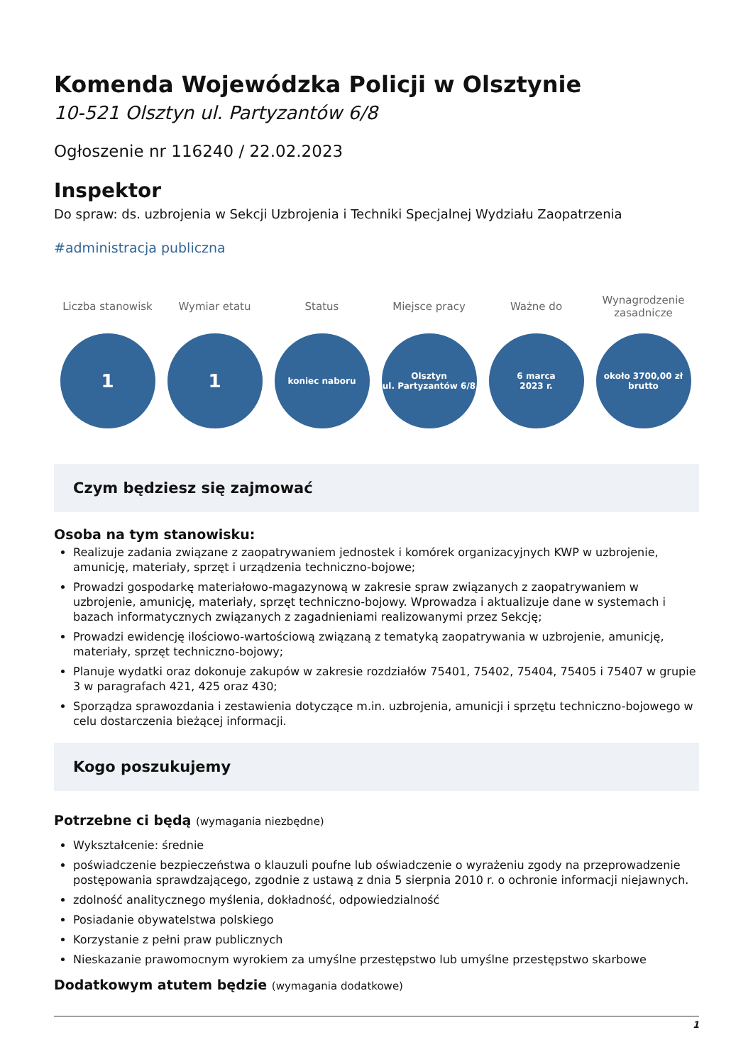Komenda Wojewódzka Policji w Olsztynie
10-521 Olsztyn ul. Partyzantów 6/8
Ogłoszenie nr 116240 / 22.02.2023
Inspektor
Do spraw: ds. uzbrojenia w Sekcji Uzbrojenia i Techniki Specjalnej Wydziału Zaopatrzenia
#administracja publiczna
Liczba stanowisk
1
Wymiar etatu
1
Status
koniec naboru
Miejsce pracy
Olsztyn
ul. Partyzantów 6/8
Ważne do
6 marca
2023 r.
Wynagrodzenie zasadnicze
około 3700,00 zł
brutto
Czym będziesz się zajmować
Osoba na tym stanowisku:
Realizuje zadania związane z zaopatrywaniem jednostek i komórek organizacyjnych KWP w uzbrojenie, amunicję, materiały, sprzęt i urządzenia techniczno-bojowe;
Prowadzi gospodarkę materiałowo-magazynową w zakresie spraw związanych z zaopatrywaniem w uzbrojenie, amunicję, materiały, sprzęt techniczno-bojowy. Wprowadza i aktualizuje dane w systemach i bazach informatycznych związanych z zagadnieniami realizowanymi przez Sekcję;
Prowadzi ewidencję ilościowo-wartościową związaną z tematyką zaopatrywania w uzbrojenie, amunicję, materiały, sprzęt techniczno-bojowy;
Planuje wydatki oraz dokonuje zakupów w zakresie rozdziałów 75401, 75402, 75404, 75405 i 75407 w grupie 3 w paragrafach 421, 425 oraz 430;
Sporządza sprawozdania i zestawienia dotyczące m.in. uzbrojenia, amunicji i sprzętu techniczno-bojowego w celu dostarczenia bieżącej informacji.
Kogo poszukujemy
Potrzebne ci będą (wymagania niezbędne)
Wykształcenie: średnie
poświadczenie bezpieczeństwa o klauzuli poufne lub oświadczenie o wyrażeniu zgody na przeprowadzenie postępowania sprawdzającego, zgodnie z ustawą z dnia 5 sierpnia 2010 r. o ochronie informacji niejawnych.
zdolność analitycznego myślenia, dokładność, odpowiedzialność
Posiadanie obywatelstwa polskiego
Korzystanie z pełni praw publicznych
Nieskazanie prawomocnym wyrokiem za umyślne przestępstwo lub umyślne przestępstwo skarbowe
Dodatkowym atutem będzie (wymagania dodatkowe)
1